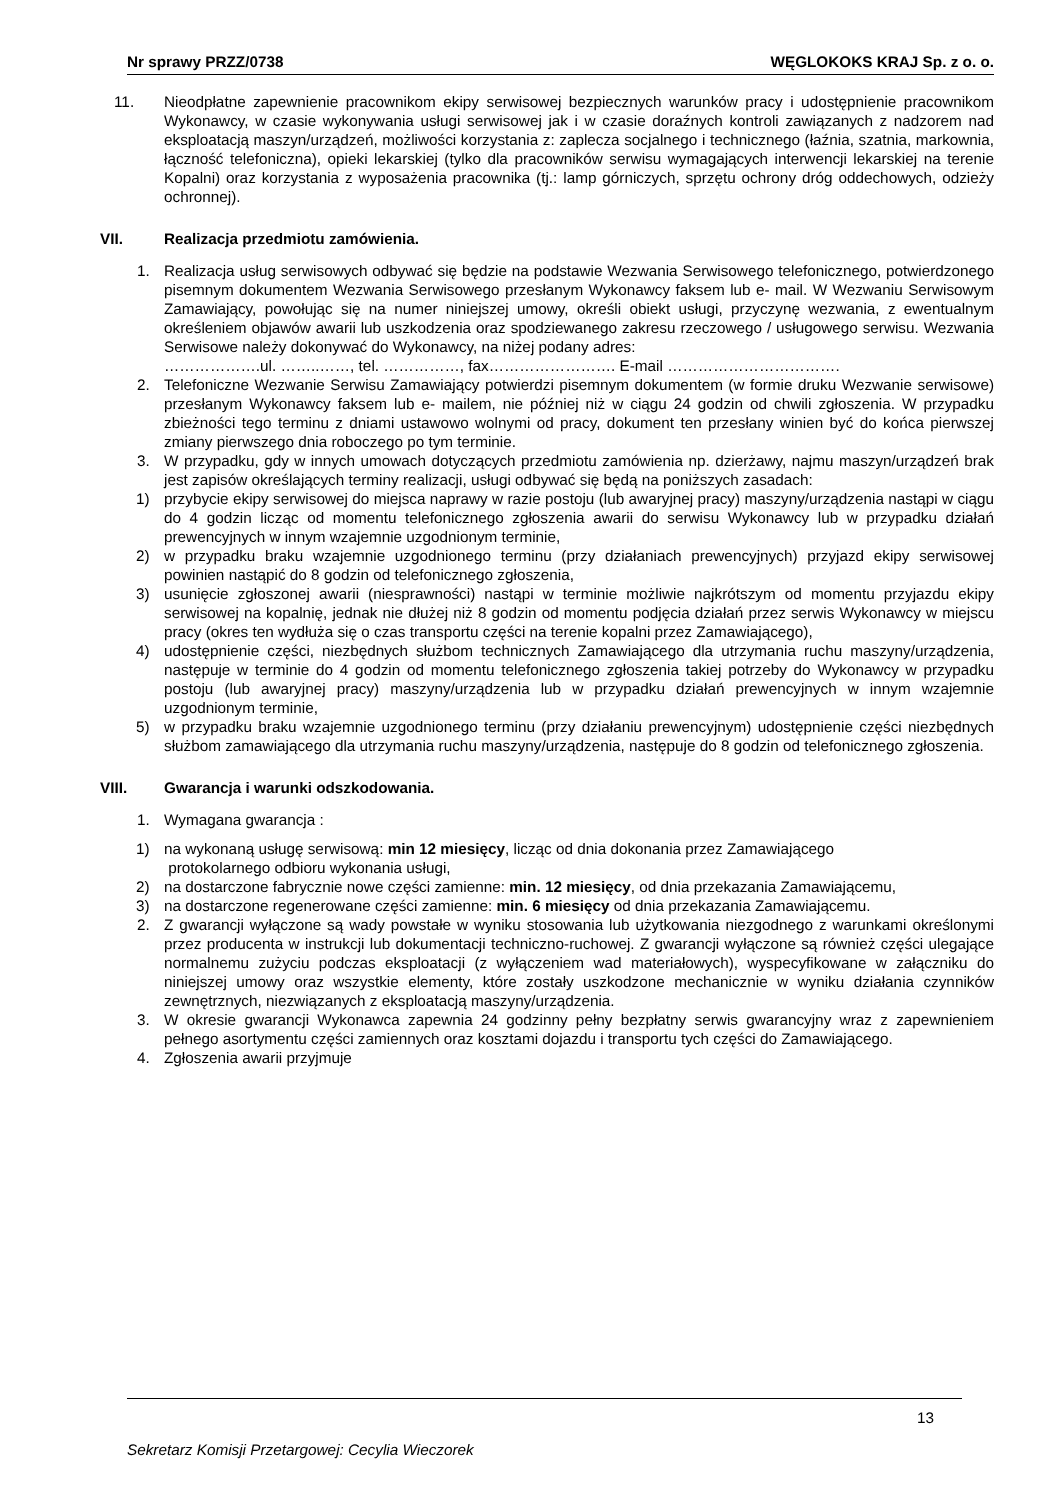Nr sprawy PRZZ/0738 WĘGLOKOKS KRAJ Sp. z o. o.
11. Nieodpłatne zapewnienie pracownikom ekipy serwisowej bezpiecznych warunków pracy i udostępnienie pracownikom Wykonawcy, w czasie wykonywania usługi serwisowej jak i w czasie doraźnych kontroli zawiązanych z nadzorem nad eksploatacją maszyn/urządzeń, możliwości korzystania z: zaplecza socjalnego i technicznego (łaźnia, szatnia, markownia, łączność telefoniczna), opieki lekarskiej (tylko dla pracowników serwisu wymagających interwencji lekarskiej na terenie Kopalni) oraz korzystania z wyposażenia pracownika (tj.: lamp górniczych, sprzętu ochrony dróg oddechowych, odzieży ochronnej).
VII. Realizacja przedmiotu zamówienia.
1. Realizacja usług serwisowych odbywać się będzie na podstawie Wezwania Serwisowego telefonicznego, potwierdzonego pisemnym dokumentem Wezwania Serwisowego przesłanym Wykonawcy faksem lub e- mail. W Wezwaniu Serwisowym Zamawiający, powołując się na numer niniejszej umowy, określi obiekt usługi, przyczynę wezwania, z ewentualnym określeniem objawów awarii lub uszkodzenia oraz spodziewanego zakresu rzeczowego / usługowego serwisu. Wezwania Serwisowe należy dokonywać do Wykonawcy, na niżej podany adres:
……………….ul. ……..……, tel. ……………, fax……………………. E-mail …………………………….
2. Telefoniczne Wezwanie Serwisu Zamawiający potwierdzi pisemnym dokumentem (w formie druku Wezwanie serwisowe) przesłanym Wykonawcy faksem lub e- mailem, nie później niż w ciągu 24 godzin od chwili zgłoszenia. W przypadku zbieżności tego terminu z dniami ustawowo wolnymi od pracy, dokument ten przesłany winien być do końca pierwszej zmiany pierwszego dnia roboczego po tym terminie.
3. W przypadku, gdy w innych umowach dotyczących przedmiotu zamówienia np. dzierżawy, najmu maszyn/urządzeń brak jest zapisów określających terminy realizacji, usługi odbywać się będą na poniższych zasadach:
1) przybycie ekipy serwisowej do miejsca naprawy w razie postoju (lub awaryjnej pracy) maszyny/urządzenia nastąpi w ciągu do 4 godzin licząc od momentu telefonicznego zgłoszenia awarii do serwisu Wykonawcy lub w przypadku działań prewencyjnych w innym wzajemnie uzgodnionym terminie,
2) w przypadku braku wzajemnie uzgodnionego terminu (przy działaniach prewencyjnych) przyjazd ekipy serwisowej powinien nastąpić do 8 godzin od telefonicznego zgłoszenia,
3) usunięcie zgłoszonej awarii (niesprawności) nastąpi w terminie możliwie najkrótszym od momentu przyjazdu ekipy serwisowej na kopalnię, jednak nie dłużej niż 8 godzin od momentu podjęcia działań przez serwis Wykonawcy w miejscu pracy (okres ten wydłuża się o czas transportu części na terenie kopalni przez Zamawiającego),
4) udostępnienie części, niezbędnych służbom technicznych Zamawiającego dla utrzymania ruchu maszyny/urządzenia, następuje w terminie do 4 godzin od momentu telefonicznego zgłoszenia takiej potrzeby do Wykonawcy w przypadku postoju (lub awaryjnej pracy) maszyny/urządzenia lub w przypadku działań prewencyjnych w innym wzajemnie uzgodnionym terminie,
5) w przypadku braku wzajemnie uzgodnionego terminu (przy działaniu prewencyjnym) udostępnienie części niezbędnych służbom zamawiającego dla utrzymania ruchu maszyny/urządzenia, następuje do 8 godzin od telefonicznego zgłoszenia.
VIII. Gwarancja i warunki odszkodowania.
1. Wymagana gwarancja :
1) na wykonaną usługę serwisową: min 12 miesięcy, licząc od dnia dokonania przez Zamawiającego
protokolarnego odbioru wykonania usługi,
2) na dostarczone fabrycznie nowe części zamienne: min. 12 miesięcy, od dnia przekazania Zamawiającemu,
3) na dostarczone regenerowane części zamienne: min. 6 miesięcy od dnia przekazania Zamawiającemu.
2. Z gwarancji wyłączone są wady powstałe w wyniku stosowania lub użytkowania niezgodnego z warunkami określonymi przez producenta w instrukcji lub dokumentacji techniczno-ruchowej. Z gwarancji wyłączone są również części ulegające normalnemu zużyciu podczas eksploatacji (z wyłączeniem wad materiałowych), wyspecyfikowane w załączniku do niniejszej umowy oraz wszystkie elementy, które zostały uszkodzone mechanicznie w wyniku działania czynników zewnętrznych, niezwiązanych z eksploatacją maszyny/urządzenia.
3. W okresie gwarancji Wykonawca zapewnia 24 godzinny pełny bezpłatny serwis gwarancyjny wraz z zapewnieniem pełnego asortymentu części zamiennych oraz kosztami dojazdu i transportu tych części do Zamawiającego.
4. Zgłoszenia awarii przyjmuje
13
Sekretarz Komisji Przetargowej: Cecylia Wieczorek